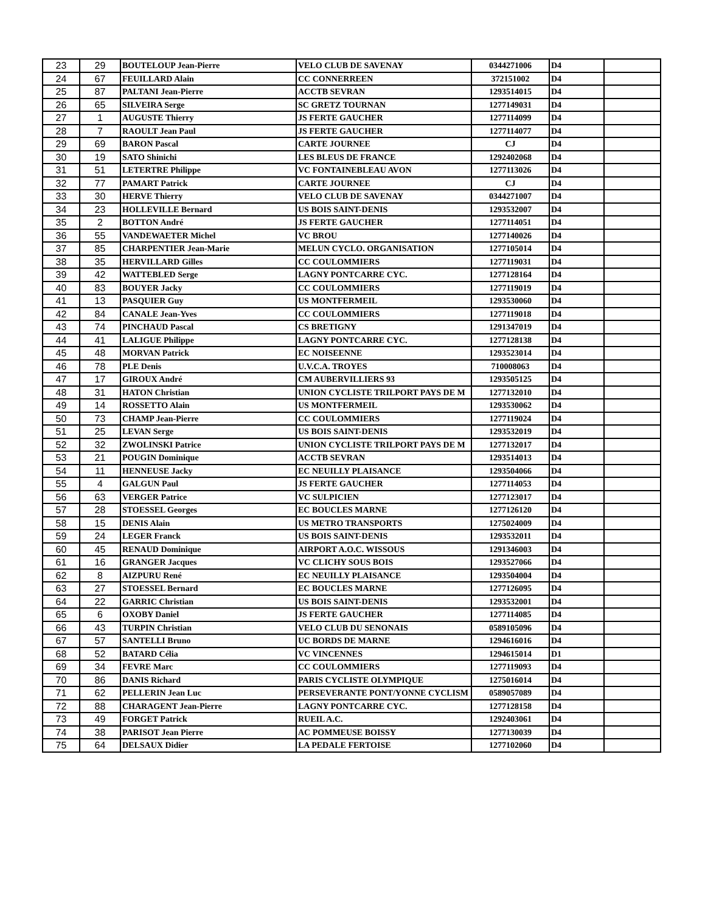| 23 | 29 | BOUTELOUP Jean-Pierre | VELO CLUB DE SAVENAY | 0344271006 | D4 | |
| 24 | 67 | FEUILLARD Alain | CC CONNERREEN | 372151002 | D4 | |
| 25 | 87 | PALTANI Jean-Pierre | ACCTB SEVRAN | 1293514015 | D4 | |
| 26 | 65 | SILVEIRA Serge | SC GRETZ TOURNAN | 1277149031 | D4 | |
| 27 | 1 | AUGUSTE Thierry | JS FERTE GAUCHER | 1277114099 | D4 | |
| 28 | 7 | RAOULT Jean Paul | JS FERTE GAUCHER | 1277114077 | D4 | |
| 29 | 69 | BARON Pascal | CARTE JOURNEE | CJ | D4 | |
| 30 | 19 | SATO Shinichi | LES BLEUS DE FRANCE | 1292402068 | D4 | |
| 31 | 51 | LETERTRE Philippe | VC FONTAINEBLEAU AVON | 1277113026 | D4 | |
| 32 | 77 | PAMART Patrick | CARTE JOURNEE | CJ | D4 | |
| 33 | 30 | HERVE Thierry | VELO CLUB DE SAVENAY | 0344271007 | D4 | |
| 34 | 23 | HOLLEVILLE Bernard | US BOIS SAINT-DENIS | 1293532007 | D4 | |
| 35 | 2 | BOTTON André | JS FERTE GAUCHER | 1277114051 | D4 | |
| 36 | 55 | VANDEWAETER Michel | VC BROU | 1277140026 | D4 | |
| 37 | 85 | CHARPENTIER Jean-Marie | MELUN CYCLO. ORGANISATION | 1277105014 | D4 | |
| 38 | 35 | HERVILLARD Gilles | CC COULOMMIERS | 1277119031 | D4 | |
| 39 | 42 | WATTEBLED Serge | LAGNY PONTCARRE CYC. | 1277128164 | D4 | |
| 40 | 83 | BOUYER Jacky | CC COULOMMIERS | 1277119019 | D4 | |
| 41 | 13 | PASQUIER Guy | US MONTFERMEIL | 1293530060 | D4 | |
| 42 | 84 | CANALE Jean-Yves | CC COULOMMIERS | 1277119018 | D4 | |
| 43 | 74 | PINCHAUD Pascal | CS BRETIGNY | 1291347019 | D4 | |
| 44 | 41 | LALIGUE Philippe | LAGNY PONTCARRE CYC. | 1277128138 | D4 | |
| 45 | 48 | MORVAN Patrick | EC NOISEENNE | 1293523014 | D4 | |
| 46 | 78 | PLE Denis | U.V.C.A. TROYES | 710008063 | D4 | |
| 47 | 17 | GIROUX André | CM AUBERVILLIERS 93 | 1293505125 | D4 | |
| 48 | 31 | HATON Christian | UNION CYCLISTE TRILPORT PAYS DE M | 1277132010 | D4 | |
| 49 | 14 | ROSSETTO Alain | US MONTFERMEIL | 1293530062 | D4 | |
| 50 | 73 | CHAMP Jean-Pierre | CC COULOMMIERS | 1277119024 | D4 | |
| 51 | 25 | LEVAN Serge | US BOIS SAINT-DENIS | 1293532019 | D4 | |
| 52 | 32 | ZWOLINSKI Patrice | UNION CYCLISTE TRILPORT PAYS DE M | 1277132017 | D4 | |
| 53 | 21 | POUGIN Dominique | ACCTB SEVRAN | 1293514013 | D4 | |
| 54 | 11 | HENNEUSE Jacky | EC NEUILLY PLAISANCE | 1293504066 | D4 | |
| 55 | 4 | GALGUN Paul | JS FERTE GAUCHER | 1277114053 | D4 | |
| 56 | 63 | VERGER Patrice | VC SULPICIEN | 1277123017 | D4 | |
| 57 | 28 | STOESSEL Georges | EC BOUCLES MARNE | 1277126120 | D4 | |
| 58 | 15 | DENIS Alain | US METRO TRANSPORTS | 1275024009 | D4 | |
| 59 | 24 | LEGER Franck | US BOIS SAINT-DENIS | 1293532011 | D4 | |
| 60 | 45 | RENAUD Dominique | AIRPORT A.O.C. WISSOUS | 1291346003 | D4 | |
| 61 | 16 | GRANGER Jacques | VC CLICHY SOUS BOIS | 1293527066 | D4 | |
| 62 | 8 | AIZPURU René | EC NEUILLY PLAISANCE | 1293504004 | D4 | |
| 63 | 27 | STOESSEL Bernard | EC BOUCLES MARNE | 1277126095 | D4 | |
| 64 | 22 | GARRIC Christian | US BOIS SAINT-DENIS | 1293532001 | D4 | |
| 65 | 6 | OXOBY Daniel | JS FERTE GAUCHER | 1277114085 | D4 | |
| 66 | 43 | TURPIN Christian | VELO CLUB DU SENONAIS | 0589105096 | D4 | |
| 67 | 57 | SANTELLI Bruno | UC BORDS DE MARNE | 1294616016 | D4 | |
| 68 | 52 | BATARD Célia | VC VINCENNES | 1294615014 | D1 | |
| 69 | 34 | FEVRE Marc | CC COULOMMIERS | 1277119093 | D4 | |
| 70 | 86 | DANIS Richard | PARIS CYCLISTE OLYMPIQUE | 1275016014 | D4 | |
| 71 | 62 | PELLERIN Jean Luc | PERSEVERANTE PONT/YONNE CYCLISM | 0589057089 | D4 | |
| 72 | 88 | CHARAGENT Jean-Pierre | LAGNY PONTCARRE CYC. | 1277128158 | D4 | |
| 73 | 49 | FORGET Patrick | RUEIL A.C. | 1292403061 | D4 | |
| 74 | 38 | PARISOT Jean Pierre | AC POMMEUSE BOISSY | 1277130039 | D4 | |
| 75 | 64 | DELSAUX Didier | LA PEDALE FERTOISE | 1277102060 | D4 | |